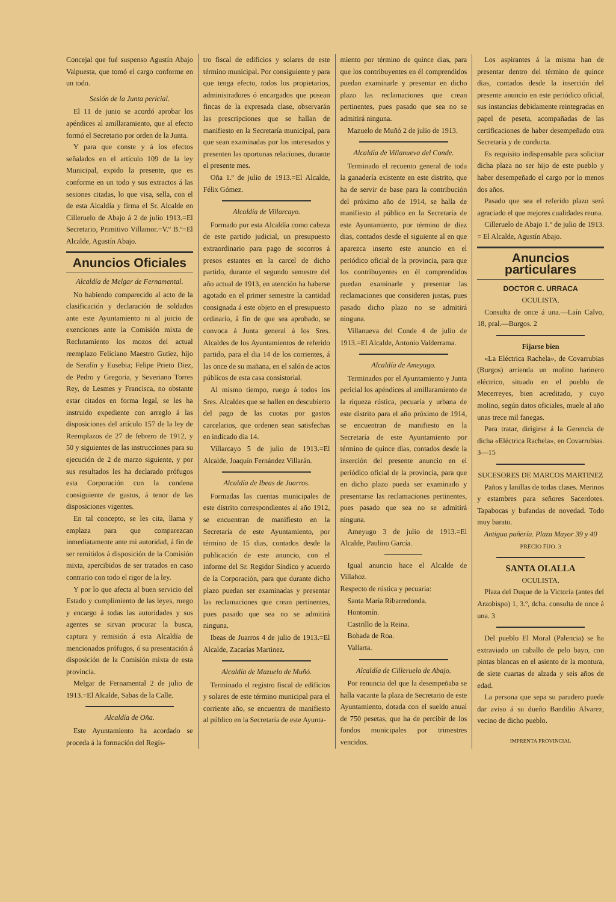Concejal que fué suspenso Agustín Abajo Valpuesta, que tomó el cargo conforme en un todo.
Sesión de la Junta pericial.
El 11 de junio se acordó aprobar los apéndices al amillaramiento, que al efecto formó el Secretario por orden de la Junta.
Y para que conste y á los efectos señalados en el artículo 109 de la ley Municipal, expido la presente, que es conforme en un todo y sus extractos á las sesiones citadas, lo que visa, sella, con el de esta Alcaldía y firma el Sr. Alcalde en Cilleruelo de Abajo á 2 de julio 1913.=El Secretario, Primitivo Villamor.=V.º B.º=El Alcalde, Agustín Abajo.
Anuncios Oficiales
Alcaldía de Melgar de Fernamental.
No habiendo comparecido al acto de la clasificación y declaración de soldados ante este Ayuntamiento ni al juicio de exenciones ante la Comisión mixta de Reclutamiento los mozos del actual reemplazo Feliciano Maestro Gutiez, hijo de Serafín y Eusebia; Felipe Prieto Diez, de Pedro y Gregoria, y Severiano Torres Rey, de Lesmes y Francisca, no obstante estar citados en forma legal, se les ha instruido expediente con arreglo á las disposiciones del artículo 157 de la ley de Reemplazos de 27 de febrero de 1912, y 50 y siguientes de las instrucciones para su ejecución de 2 de marzo siguiente, y por sus resultados les ha declarado prófugos esta Corporación con la condena consiguiente de gastos, á tenor de las disposiciones vigentes.
En tal concepto, se les cita, llama y emplaza para que comparezcan inmediatamente ante mi autoridad, á fin de ser remitidos á disposición de la Comisión mixta, apercibidos de ser tratados en caso contrario con todo el rigor de la ley.
Y por lo que afecta al buen servicio del Estado y cumplimiento de las leyes, ruego y encargo á todas las autoridades y sus agentes se sirvan procurar la busca, captura y remisión á esta Alcaldía de mencionados prófugos, ó su presentación á disposición de la Comisión mixta de esta provincia.
Melgar de Fernamental 2 de julio de 1913.=El Alcalde, Sabas de la Calle.
Alcaldía de Oña.
Este Ayuntamiento ha acordado se proceda á la formación del Regis-
tro fiscal de edificios y solares de este término municipal. Por consiguiente y para que tenga efecto, todos los propietarios, administradores ó encargados que posean fincas de la expresada clase, observarán las prescripciones que se hallan de manifiesto en la Secretaría municipal, para que sean examinadas por los interesados y presenten las oportunas relaciones, durante el presente mes.
Oña 1.º de julio de 1913.=El Alcalde, Félix Gómez.
Alcaldía de Villarcayo.
Formado por esta Alcaldía como cabeza de este partido judicial, un presupuesto extraordinario para pago de socorros á presos estantes en la carcel de dicho partido, durante el segundo semestre del año actual de 1913, en atención ha haberse agotado en el primer semestre la cantidad consignada á este objeto en el presupuesto ordinario, á fin de que sea aprobado, se convoca á Junta general á los Sres. Alcaldes de los Ayuntamientos de referido partido, para el dia 14 de los corrientes, á las once de su mañana, en el salón de actos públicos de esta casa consistorial.
Al mismo tiempo, ruego á todos los Sres. Alcaldes que se hallen en descubierto del pago de las cuotas por gastos carcelarios, que ordenen sean satisfechas en indicado dia 14.
Villarcayo 5 de julio de 1913.=El Alcalde, Joaquín Fernández Villarán.
Alcaldía de Ibeas de Juarros.
Formadas las cuentas municipales de este distrito correspondientes al año 1912, se encuentran de manifiesto en la Secretaría de este Ayuntamiento, por término de 15 dias, contados desde la publicación de este anuncio, con el informe del Sr. Regidor Síndico y acuerdo de la Corporación, para que durante dicho plazo puedan ser examinadas y presentar las reclamaciones que crean pertinentes, pues pasado que sea no se admitirá ninguna.
Ibeas de Juarros 4 de julio de 1913.=El Alcalde, Zacarías Martinez.
Alcaldía de Mazuelo de Muñó.
Terminado el registro fiscal de edificios y solares de este término municipal para el corriente año, se encuentra de manifiesto al público en la Secretaría de este Ayunta-
miento por término de quince dias, para que los contribuyentes en él comprendidos puedan examinarle y presentar en dicho plazo las reclamaciones que crean pertinentes, pues pasado que sea no se admitirá ninguna.
Mazuelo de Muñó 2 de julio de 1913.
Alcaldía de Villanueva del Conde.
Terminado el recuento general de toda la ganadería existente en este distrito, que ha de servir de base para la contribución del próximo año de 1914, se halla de manifiesto al público en la Secretaría de este Ayuntamiento, por término de diez dias, contados desde el siguiente al en que aparezca inserto este anuncio en el periódico oficial de la provincia, para que los contribuyentes en él comprendidos puedan examinarle y presentar las reclamaciones que consideren justas, pues pasado dicho plazo no se admitirá ninguna.
Villanueva del Conde 4 de julio de 1913.=El Alcalde, Antonio Valderrama.
Alcaldía de Ameyugo.
Terminados por el Ayuntamiento y Junta pericial los apéndices al amillaramiento de la riqueza rústica, pecuaria y urbana de este distrito para el año próximo de 1914, se encuentran de manifiesto en la Secretaría de este Ayuntamiento por término de quince días, contados desde la inserción del presente anuncio en el periódico oficial de la provincia, para que en dicho plazo pueda ser examinado y presentarse las reclamaciones pertinentes, pues pasado que sea no se admitirá ninguna.
Ameyugo 3 de julio de 1913.=El Alcalde, Paulino García.
Igual anuncio hace el Alcalde de Villahoz.
Respecto de rústica y pecuaria:
Santa María Ribarredonda.
Hontomín.
Castrillo de la Reina.
Bohada de Roa.
Vallarta.
Alcaldía de Cilleruelo de Abajo.
Por renuncia del que la desempeñaba se halla vacante la plaza de Secretario de este Ayuntamiento, dotada con el sueldo anual de 750 pesetas, que ha de percibir de los fondos municipales por trimestres vencidos.
Los aspirantes á la misma han de presentar dentro del término de quince dias, contados desde la inserción del presente anuncio en este periódico oficial, sus instancias debidamente reintegradas en papel de peseta, acompañadas de las certificaciones de haber desempeñado otra Secretaría y de conducta.
Es requisito indispensable para solicitar dicha plaza no ser hijo de este pueblo y haber desempeñado el cargo por lo menos dos años.
Pasado que sea el referido plazo será agraciado el que mejores cualidades reuna.
Cilleruelo de Abajo 1.º de julio de 1913. = El Alcalde, Agustín Abajo.
Anuncios particulares
DOCTOR C. URRACA
OCULISTA.
Consulta de once á una.—Laín Calvo, 18, pral.—Burgos. 2
Fijarse bien
«La Eléctrica Rachela», de Covarrubias (Burgos) arrienda un molino harinero eléctrico, situado en el pueblo de Mecerreyes, bien acreditado, y cuyo molino, según datos oficiales, muele al año unas trece mil fanegas.
Para tratar, dirigirse á la Gerencia de dicha «Eléctrica Rachela», en Covarrubias. 3—15
SUCESORES DE MARCOS MARTINEZ
Paños y lanillas de todas clases. Merinos y estambres para señores Sacerdotes. Tapabocas y bufandas de novedad. Todo muy barato.
Antigua pañería. Plaza Mayor 39 y 40
PRECIO FIJO. 3
SANTA OLALLA
OCULISTA.
Plaza del Duque de la Victoria (antes del Arzobispo) 1, 3.º, dcha. consulta de once á una. 3
Del pueblo El Moral (Palencia) se ha extraviado un caballo de pelo bayo, con pintas blancas en el asiento de la montura, de siete cuartas de alzada y seis años de edad.
La persona que sepa su paradero puede dar aviso á su dueño Bandilio Alvarez, vecino de dicho pueblo.
IMPRENTA PROVINCIAL